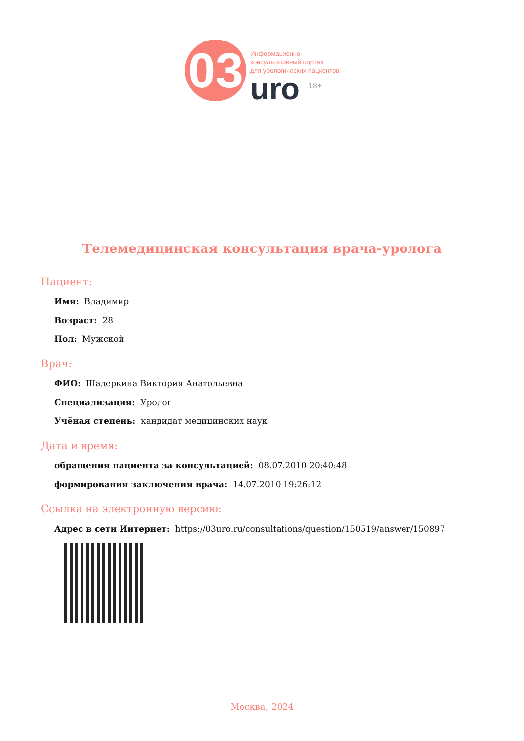03
Информационно-
консультативный портал
для урологических пациентов
uro <sup>18+</sup>
Телемедицинская консультация врача-уролога
Пациент:
Имя: Владимир
Возраст: 28
Пол: Мужской
Врач:
ФИО: Шадеркина Виктория Анатольевна
Специализация: Уролог
Учёная степень: кандидат медицинских наук
Дата и время:
обращения пациента за консультацией: 08.07.2010 20:40:48
формирования заключения врача: 14.07.2010 19:26:12
Ссылка на электронную версию:
Адрес в сети Интернет: https://03uro.ru/consultations/question/150519/answer/150897
Москва, 2024